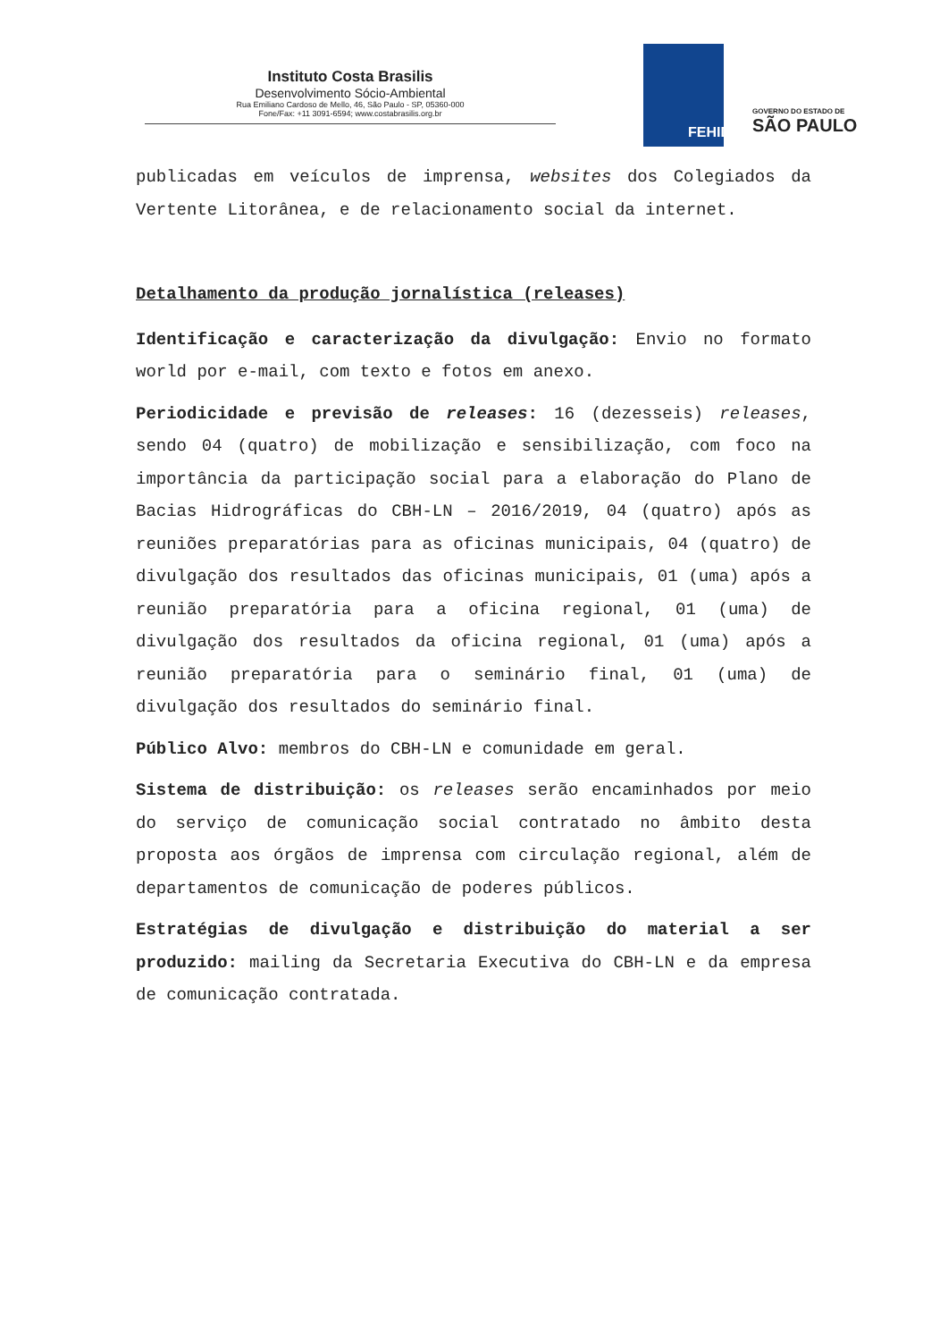Instituto Costa Brasilis
Desenvolvimento Sócio-Ambiental
Rua Emiliano Cardoso de Mello, 46, São Paulo - SP, 05360-000
Fone/Fax: +11 3091-6594; www.costabrasilis.org.br
FEHIDRO
GOVERNO DO ESTADO DE
SÃO PAULO
publicadas em veículos de imprensa, websites dos Colegiados da Vertente Litorânea, e de relacionamento social da internet.
Detalhamento da produção jornalística (releases)
Identificação e caracterização da divulgação: Envio no formato world por e-mail, com texto e fotos em anexo.
Periodicidade e previsão de releases: 16 (dezesseis) releases, sendo 04 (quatro) de mobilização e sensibilização, com foco na importância da participação social para a elaboração do Plano de Bacias Hidrográficas do CBH-LN – 2016/2019, 04 (quatro) após as reuniões preparatórias para as oficinas municipais, 04 (quatro) de divulgação dos resultados das oficinas municipais, 01 (uma) após a reunião preparatória para a oficina regional, 01 (uma) de divulgação dos resultados da oficina regional, 01 (uma) após a reunião preparatória para o seminário final, 01 (uma) de divulgação dos resultados do seminário final.
Público Alvo: membros do CBH-LN e comunidade em geral.
Sistema de distribuição: os releases serão encaminhados por meio do serviço de comunicação social contratado no âmbito desta proposta aos órgãos de imprensa com circulação regional, além de departamentos de comunicação de poderes públicos.
Estratégias de divulgação e distribuição do material a ser produzido: mailing da Secretaria Executiva do CBH-LN e da empresa de comunicação contratada.